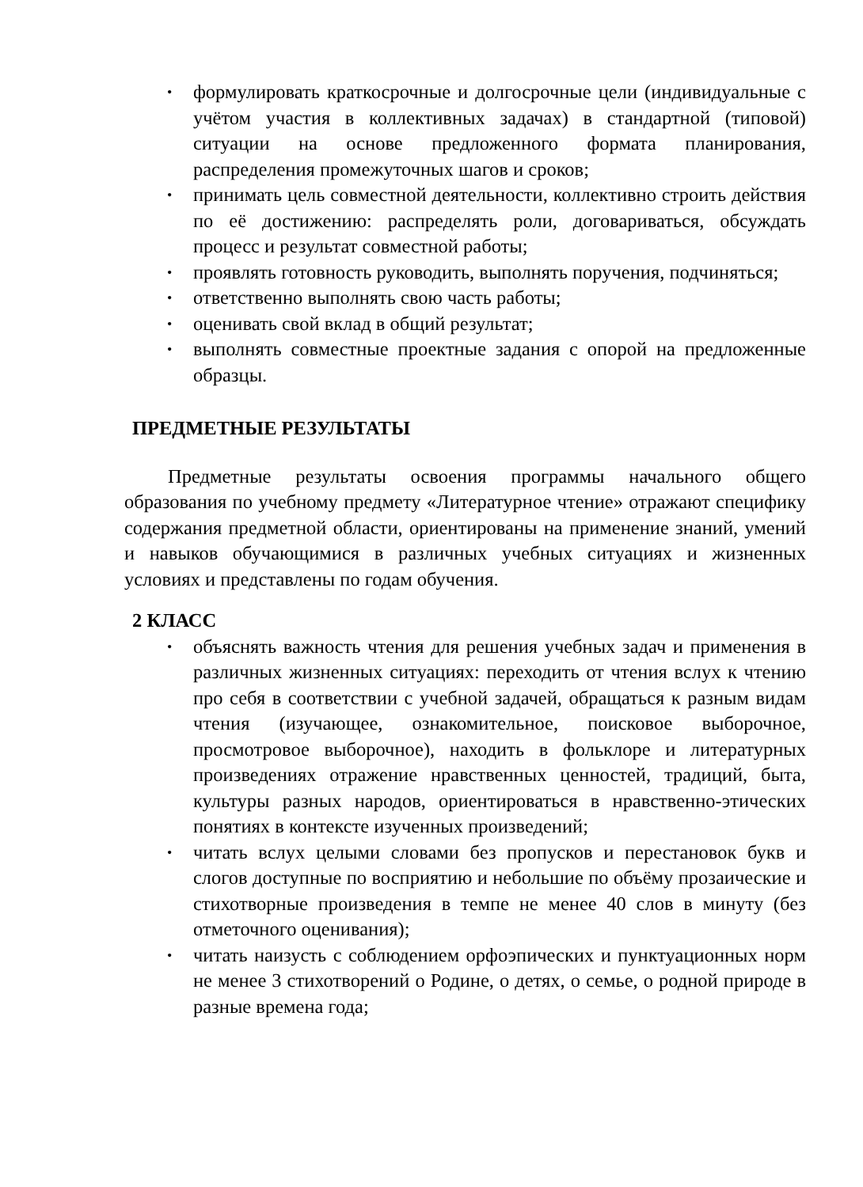• формулировать краткосрочные и долгосрочные цели (индивидуальные с учётом участия в коллективных задачах) в стандартной (типовой) ситуации на основе предложенного формата планирования, распределения промежуточных шагов и сроков;
• принимать цель совместной деятельности, коллективно строить действия по её достижению: распределять роли, договариваться, обсуждать процесс и результат совместной работы;
• проявлять готовность руководить, выполнять поручения, подчиняться;
• ответственно выполнять свою часть работы;
• оценивать свой вклад в общий результат;
• выполнять совместные проектные задания с опорой на предложенные образцы.
ПРЕДМЕТНЫЕ РЕЗУЛЬТАТЫ
Предметные результаты освоения программы начального общего образования по учебному предмету «Литературное чтение» отражают специфику содержания предметной области, ориентированы на применение знаний, умений и навыков обучающимися в различных учебных ситуациях и жизненных условиях и представлены по годам обучения.
2 КЛАСС
• объяснять важность чтения для решения учебных задач и применения в различных жизненных ситуациях: переходить от чтения вслух к чтению про себя в соответствии с учебной задачей, обращаться к разным видам чтения (изучающее, ознакомительное, поисковое выборочное, просмотровое выборочное), находить в фольклоре и литературных произведениях отражение нравственных ценностей, традиций, быта, культуры разных народов, ориентироваться в нравственно-этических понятиях в контексте изученных произведений;
• читать вслух целыми словами без пропусков и перестановок букв и слогов доступные по восприятию и небольшие по объёму прозаические и стихотворные произведения в темпе не менее 40 слов в минуту (без отметочного оценивания);
• читать наизусть с соблюдением орфоэпических и пунктуационных норм не менее 3 стихотворений о Родине, о детях, о семье, о родной природе в разные времена года;